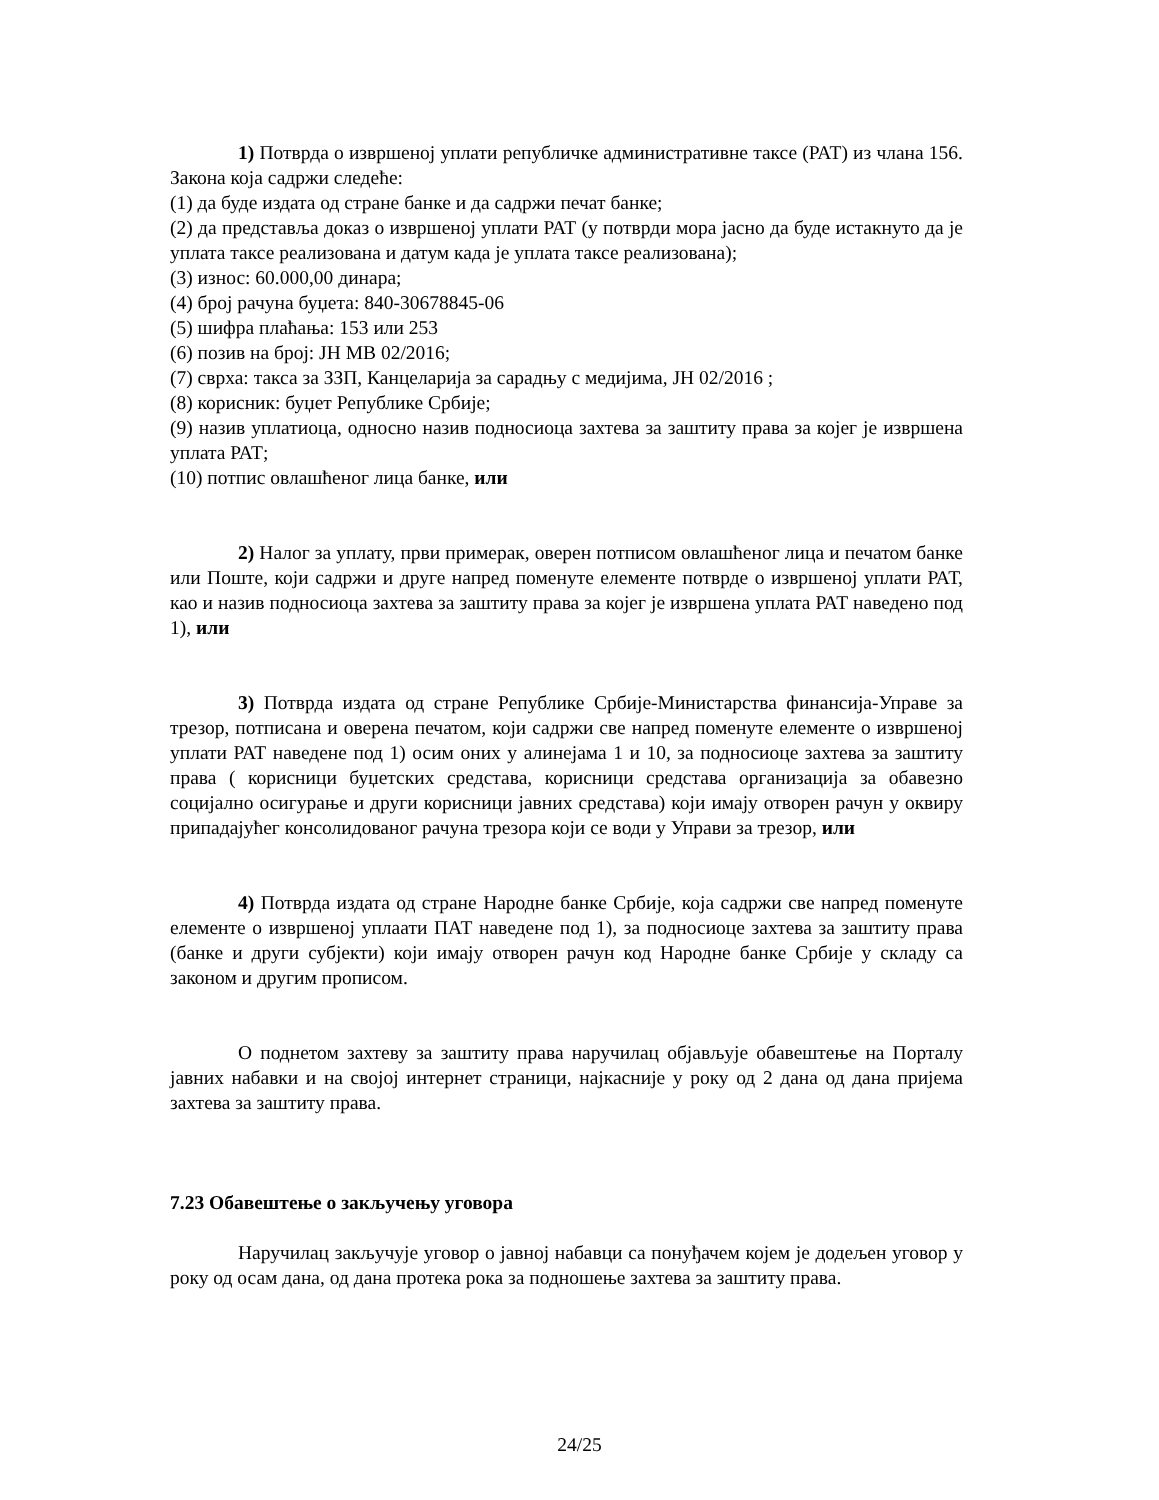1) Потврда о извршеној уплати републичке административне таксе (РАТ) из члана 156. Закона која садржи следеће:
(1) да буде издата од стране банке и да садржи печат банке;
(2) да представља доказ о извршеној уплати РАТ (у потврди мора јасно да буде истакнуто да је уплата таксе реализована и датум када је уплата таксе реализована);
(3) износ: 60.000,00 динара;
(4) број рачуна буџета: 840-30678845-06
(5) шифра плаћања: 153 или 253
(6) позив на број: ЈН МВ 02/2016;
(7) сврха: такса за ЗЗП, Канцеларија за сарадњу с медијима, ЈН 02/2016 ;
(8) корисник: буџет Републике Србије;
(9) назив уплатиоца, односно назив подносиоца захтева за заштиту права за којег је извршена уплата РАТ;
(10) потпис овлашћеног лица банке, или
2) Налог за уплату, први примерак, оверен потписом овлашћеног лица и печатом банке или Поште, који садржи и друге напред поменуте елементе потврде о извршеној уплати РАТ, као и назив подносиоца захтева за заштиту права за којег је извршена уплата РАТ наведено под 1), или
3) Потврда издата од стране Републике Србије-Министарства финансија-Управе за трезор, потписана и оверена печатом, који садржи све напред поменуте елементе о извршеној уплати РАТ наведене под 1) осим оних у алинејама 1 и 10, за подносиоце захтева за заштиту права ( корисници буџетских средстава, корисници средстава организација за обавезно социјално осигурање и други корисници јавних средстава) који имају отворен рачун у оквиру припадајућег консолидованог рачуна трезора који се води у Управи за трезор, или
4) Потврда издата од стране Народне банке Србије, која садржи све напред поменуте елементе о извршеној уплаати ПАТ наведене под 1), за подносиоце захтева за заштиту права (банке и други субјекти) који имају отворен рачун код Народне банке Србије у складу са законом и другим прописом.
О поднетом захтеву за заштиту права наручилац објављује обавештење на Порталу јавних набавки и на својој интернет страници, најкасније у року од 2 дана од дана пријема захтева за заштиту права.
7.23 Обавештење о закључењу уговора
Наручилац закључује уговор о јавној набавци са понуђачем којем је додељен уговор у року од осам дана, од дана протека рока за подношење захтева за заштиту права.
24/25